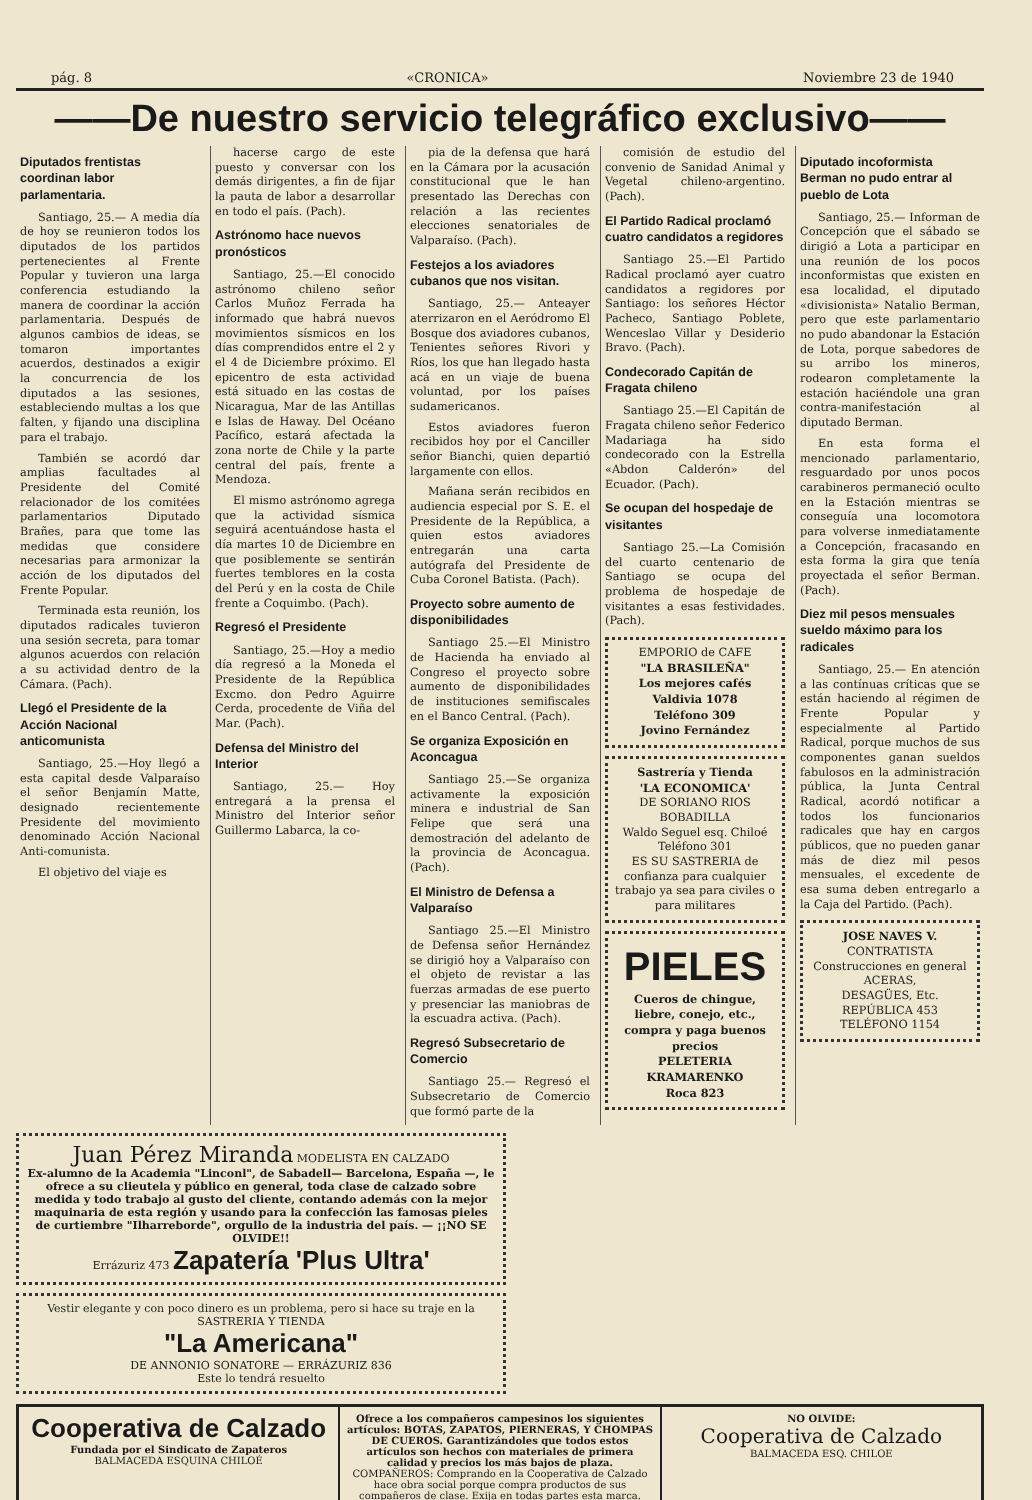pág. 8 «CRONICA» Noviembre 23 de 1940
——De nuestro servicio telegráfico exclusivo——
Diputados frentistas coordinan labor parlamentaria.
Santiago, 25.— A media día de hoy se reunieron todos los diputados de los partidos pertenecientes al Frente Popular y tuvieron una larga conferencia estudiando la manera de coordinar la acción parlamentaria. Después de algunos cambios de ideas, se tomaron importantes acuerdos, destinados a exigir la concurrencia de los diputados a las sesiones, estableciendo multas a los que falten, y fijando una disciplina para el trabajo.
También se acordó dar amplias facultades al Presidente del Comité relacionador de los comitées parlamentarios Diputado Brañes, para que tome las medidas que considere necesarias para armonizar la acción de los diputados del Frente Popular.
Terminada esta reunión, los diputados radicales tuvieron una sesión secreta, para tomar algunos acuerdos con relación a su actividad dentro de la Cámara. (Pach).
Llegó el Presidente de la Acción Nacional anticomunista
Santiago, 25.—Hoy llegó a esta capital desde Valparaíso el señor Benjamín Matte, designado recientemente Presidente del movimiento denominado Acción Nacional Anti-comunista.
El objetivo del viaje es
hacerse cargo de este puesto y conversar con los demás dirigentes, a fin de fijar la pauta de labor a desarrollar en todo el país. (Pach).
Astrónomo hace nuevos pronósticos
Santiago, 25.—El conocido astrónomo chileno señor Carlos Muñoz Ferrada ha informado que habrá nuevos movimientos sísmicos en los días comprendidos entre el 2 y el 4 de Diciembre próximo. El epicentro de esta actividad está situado en las costas de Nicaragua, Mar de las Antillas e Islas de Haway. Del Océano Pacífico, estará afectada la zona norte de Chile y la parte central del país, frente a Mendoza.
El mismo astrónomo agrega que la actividad sísmica seguirá acentuándose hasta el día martes 10 de Diciembre en que posiblemente se sentirán fuertes temblores en la costa del Perú y en la costa de Chile frente a Coquimbo. (Pach).
Regresó el Presidente
Santiago, 25.—Hoy a medio día regresó a la Moneda el Presidente de la República Excmo. don Pedro Aguirre Cerda, procedente de Viña del Mar. (Pach).
Defensa del Ministro del Interior
Santiago, 25.— Hoy entregará a la prensa el Ministro del Interior señor Guillermo Labarca, la co-
pia de la defensa que hará en la Cámara por la acusación constitucional que le han presentado las Derechas con relación a las recientes elecciones senatoriales de Valparaíso. (Pach).
Festejos a los aviadores cubanos que nos visitan.
Santiago, 25.— Anteayer aterrizaron en el Aeródromo El Bosque dos aviadores cubanos, Tenientes señores Rivori y Ríos, los que han llegado hasta acá en un viaje de buena voluntad, por los países sudamericanos.
Estos aviadores fueron recibidos hoy por el Canciller señor Bianchi, quien departió largamente con ellos.
Mañana serán recibidos en audiencia especial por S. E. el Presidente de la República, a quien estos aviadores entregarán una carta autógrafa del Presidente de Cuba Coronel Batista. (Pach).
Proyecto sobre aumento de disponibilidades
Santiago 25.—El Ministro de Hacienda ha enviado al Congreso el proyecto sobre aumento de disponibilidades de instituciones semifiscales en el Banco Central. (Pach).
Se organiza Exposición en Aconcagua
Santiago 25.—Se organiza activamente la exposición minera e industrial de San Felipe que será una demostración del adelanto de la provincia de Aconcagua. (Pach).
El Ministro de Defensa a Valparaíso
Santiago 25.—El Ministro de Defensa señor Hernández se dirigió hoy a Valparaíso con el objeto de revistar a las fuerzas armadas de ese puerto y presenciar las maniobras de la escuadra activa. (Pach).
Regresó Subsecretario de Comercio
Santiago 25.— Regresó el Subsecretario de Comercio que formó parte de la
comisión de estudio del convenio de Sanidad Animal y Vegetal chileno-argentino. (Pach).
El Partido Radical proclamó cuatro candidatos a regidores
Santiago 25.—El Partido Radical proclamó ayer cuatro candidatos a regidores por Santiago: los señores Héctor Pacheco, Santiago Poblete, Wenceslao Villar y Desiderio Bravo. (Pach).
Condecorado Capitán de Fragata chileno
Santiago 25.—El Capitán de Fragata chileno señor Federico Madariaga ha sido condecorado con la Estrella «Abdon Calderón» del Ecuador. (Pach).
Se ocupan del hospedaje de visitantes
Santiago 25.—La Comisión del cuarto centenario de Santiago se ocupa del problema de hospedaje de visitantes a esas festividades. (Pach).
EMPORIO de CAFE
"LA BRASILEÑA"
Los mejores cafés
Valdivia 1078
Teléfono 309
Jovino Fernández
Sastrería y Tienda
'LA ECONOMICA'
DE SORIANO RIOS BOBADILLA
Waldo Seguel esq. Chiloé
Teléfono 301
ES SU SASTRERIA de confianza para cualquier trabajo ya sea para civiles o para militares
PIELES
Cueros de chingue, liebre, conejo, etc., compra y paga buenos precios
PELETERIA KRAMARENKO
Roca 823
Diputado incoformista Berman no pudo entrar al pueblo de Lota
Santiago, 25.— Informan de Concepción que el sábado se dirigió a Lota a participar en una reunión de los pocos inconformistas que existen en esa localidad, el diputado «divisionista» Natalio Berman, pero que este parlamentario no pudo abandonar la Estación de Lota, porque sabedores de su arribo los mineros, rodearon completamente la estación haciéndole una gran contra-manifestación al diputado Berman.
En esta forma el mencionado parlamentario, resguardado por unos pocos carabineros permaneció oculto en la Estación mientras se conseguía una locomotora para volverse inmediatamente a Concepción, fracasando en esta forma la gira que tenía proyectada el señor Berman. (Pach).
Diez mil pesos mensuales sueldo máximo para los radicales
Santiago, 25.— En atención a las contínuas críticas que se están haciendo al régimen de Frente Popular y especialmente al Partido Radical, porque muchos de sus componentes ganan sueldos fabulosos en la administración pública, la Junta Central Radical, acordó notificar a todos los funcionarios radicales que hay en cargos públicos, que no pueden ganar más de diez mil pesos mensuales, el excedente de esa suma deben entregarlo a la Caja del Partido. (Pach).
JOSE NAVES V.
CONTRATISTA
Construcciones en general
ACERAS,
DESAGÜES, Etc.
REPÚBLICA 453
TELÉFONO 1154
Juan Pérez Miranda MODELISTA EN CALZADO
Ex-alumno de la Academia "Linconl", de Sabadell— Barcelona, España —, le ofrece a su clieutela y público en general, toda clase de calzado sobre medida y todo trabajo al gusto del cliente, contando además con la mejor maquinaria de esta región y usando para la confección las famosas pieles de curtiembre "Ilharreborde", orgullo de la industria del país. — ¡¡NO SE OLVIDE!!
Errázuriz 473 Zapatería 'Plus Ultra'
Vestir elegante y con poco dinero es un problema, pero si hace su traje en la SASTRERIA Y TIENDA
"La Americana"
DE ANNONIO SONATORE — ERRÁZURIZ 836
Este lo tendrá resuelto
Cooperativa de Calzado
Fundada por el Sindicato de Zapateros
BALMACEDA ESQUINA CHILOÉ
Ofrece a los compañeros campesinos los siguientes artículos: BOTAS, ZAPATOS, PIERNERAS, Y CHOMPAS DE CUEROS. Garantizándoles que todos estos artículos son hechos con materiales de primera calidad y precios los más bajos de plaza. COMPAÑEROS: Comprando en la Cooperativa de Calzado hace obra social porque compra productos de sus compañeros de clase. Exija en todas partes esta marca.
NO OLVIDE:
Cooperativa de Calzado
BALMACEDA ESQ. CHILOE